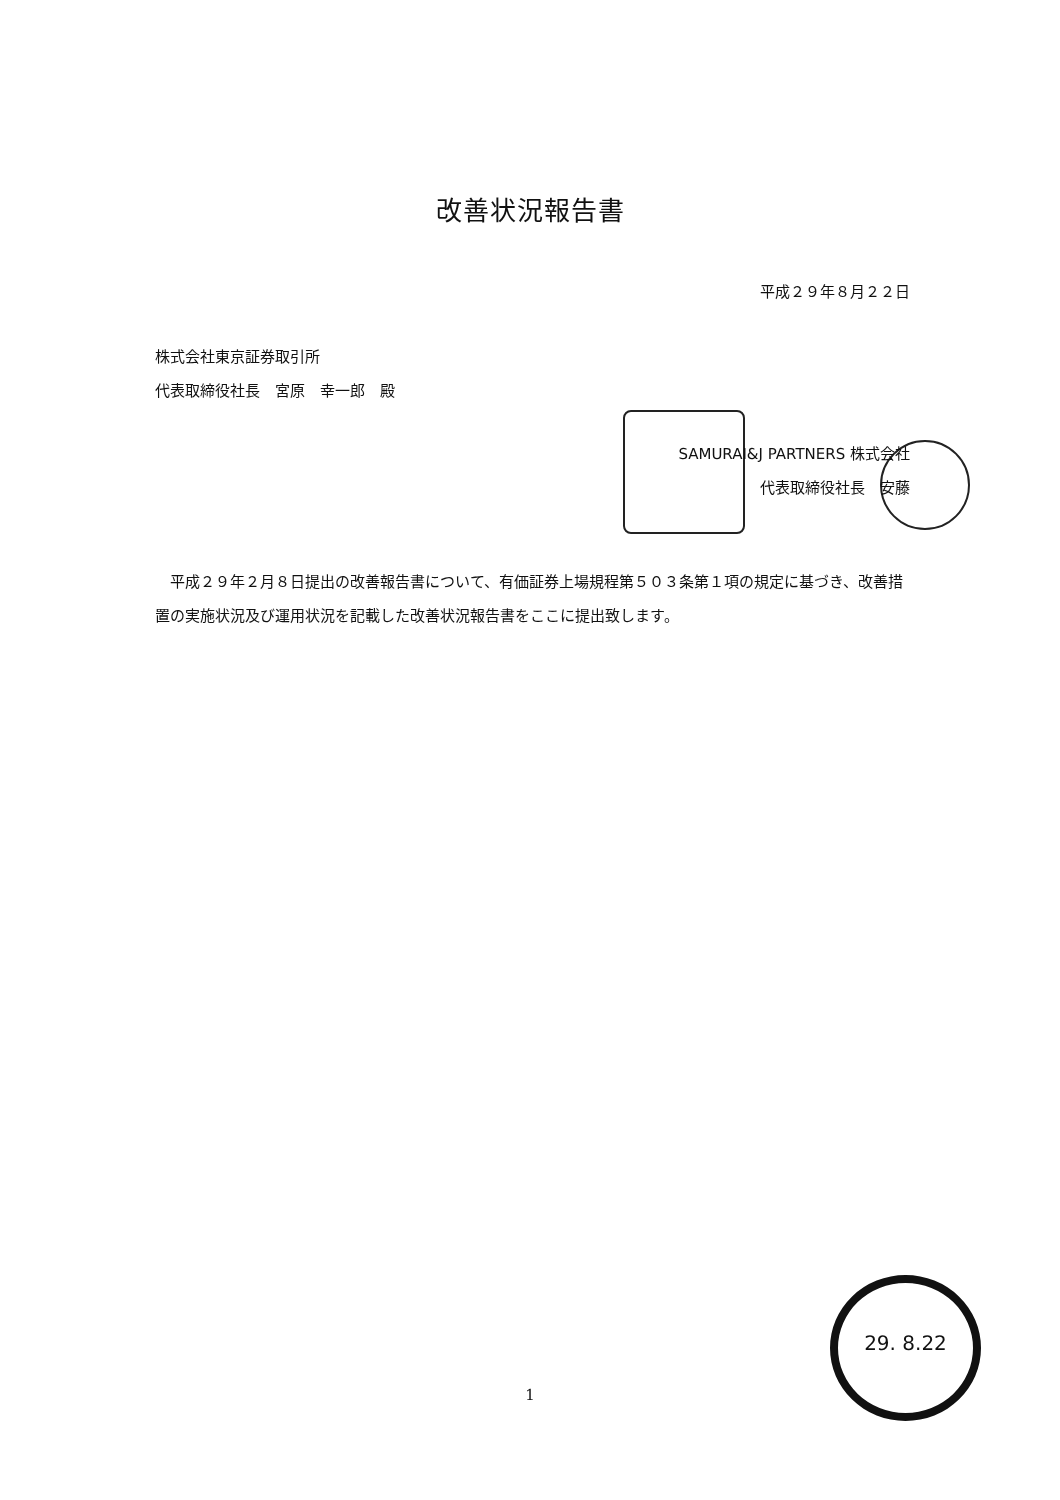改善状況報告書
平成２９年８月２２日
株式会社東京証券取引所
代表取締役社長　宮原　幸一郎　殿
SAMURAI&J PARTNERS 株式会社
代表取締役社長　安藤　
平成２９年２月８日提出の改善報告書について、有価証券上場規程第５０３条第１項の規定に基づき、改善措置の実施状況及び運用状況を記載した改善状況報告書をここに提出致します。
1
29. 8.22